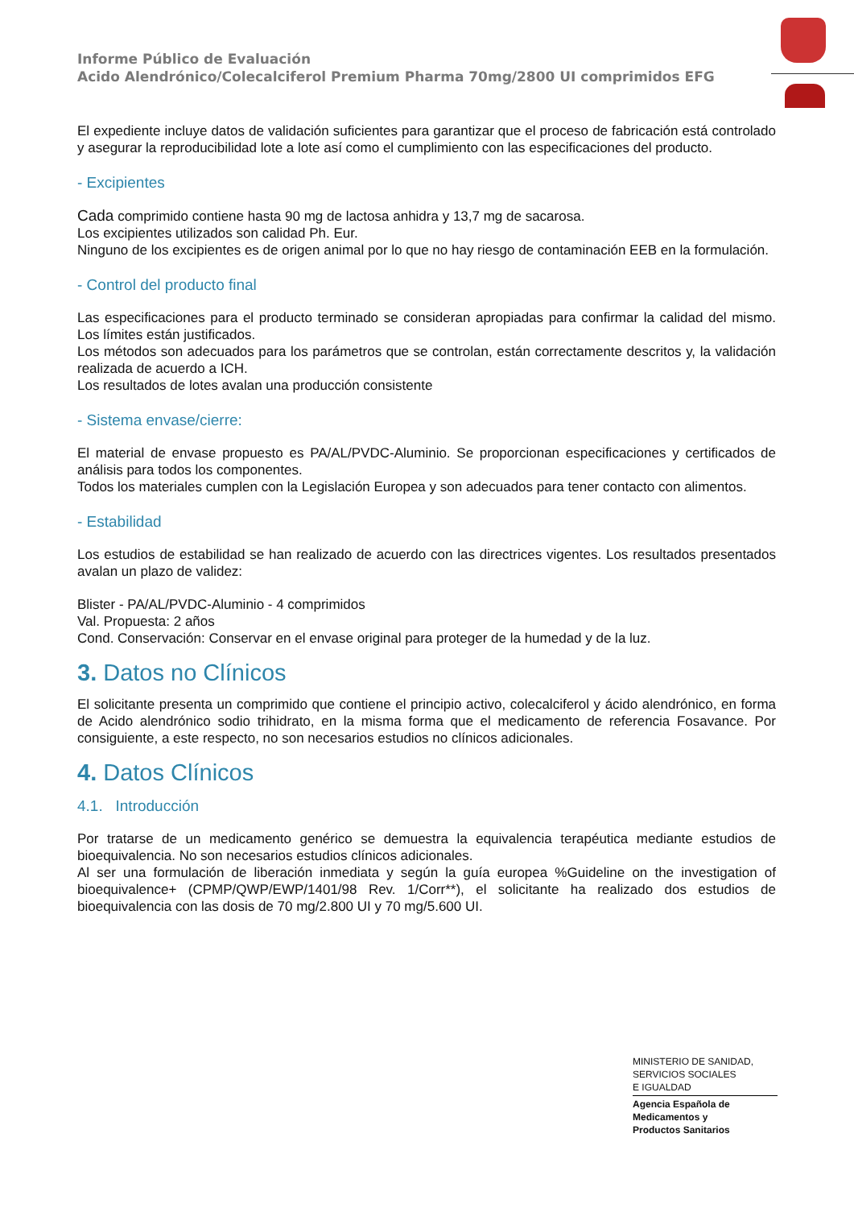Informe Público de Evaluación
Acido Alendrónico/Colecalciferol Premium Pharma 70mg/2800 UI comprimidos EFG
El expediente incluye datos de validación suficientes para garantizar que el proceso de fabricación está controlado y asegurar la reproducibilidad lote a lote así como el cumplimiento con las especificaciones del producto.
- Excipientes
Cada comprimido contiene hasta 90 mg de lactosa anhidra y 13,7 mg de sacarosa.
Los excipientes utilizados son calidad Ph. Eur.
Ninguno de los excipientes es de origen animal por lo que no hay riesgo de contaminación EEB en la formulación.
- Control del producto final
Las especificaciones para el producto terminado se consideran apropiadas para confirmar la calidad del mismo. Los límites están justificados.
Los métodos son adecuados para los parámetros que se controlan, están correctamente descritos y, la validación realizada de acuerdo a ICH.
Los resultados de lotes avalan una producción consistente
- Sistema envase/cierre:
El material de envase propuesto es PA/AL/PVDC-Aluminio. Se proporcionan especificaciones y certificados de análisis para todos los componentes.
Todos los materiales cumplen con la Legislación Europea y son adecuados para tener contacto con alimentos.
- Estabilidad
Los estudios de estabilidad se han realizado de acuerdo con las directrices vigentes. Los resultados presentados avalan un plazo de validez:
Blister - PA/AL/PVDC-Aluminio - 4 comprimidos
Val. Propuesta: 2 años
Cond. Conservación: Conservar en el envase original para proteger de la humedad y de la luz.
3. Datos no Clínicos
El solicitante presenta un comprimido que contiene el principio activo, colecalciferol y ácido alendrónico, en forma de Acido alendrónico sodio trihidrato, en la misma forma que el medicamento de referencia Fosavance. Por consiguiente, a este respecto, no son necesarios estudios no clínicos adicionales.
4. Datos Clínicos
4.1. Introducción
Por tratarse de un medicamento genérico se demuestra la equivalencia terapéutica mediante estudios de bioequivalencia. No son necesarios estudios clínicos adicionales.
Al ser una formulación de liberación inmediata y según la guía europea %Guideline on the investigation of bioequivalence+ (CPMP/QWP/EWP/1401/98 Rev. 1/Corr**), el solicitante ha realizado dos estudios de bioequivalencia con las dosis de 70 mg/2.800 UI y 70 mg/5.600 UI.
MINISTERIO DE SANIDAD,
SERVICIOS SOCIALES
E IGUALDAD
Agencia Española de
Medicamentos y
Productos Sanitarios